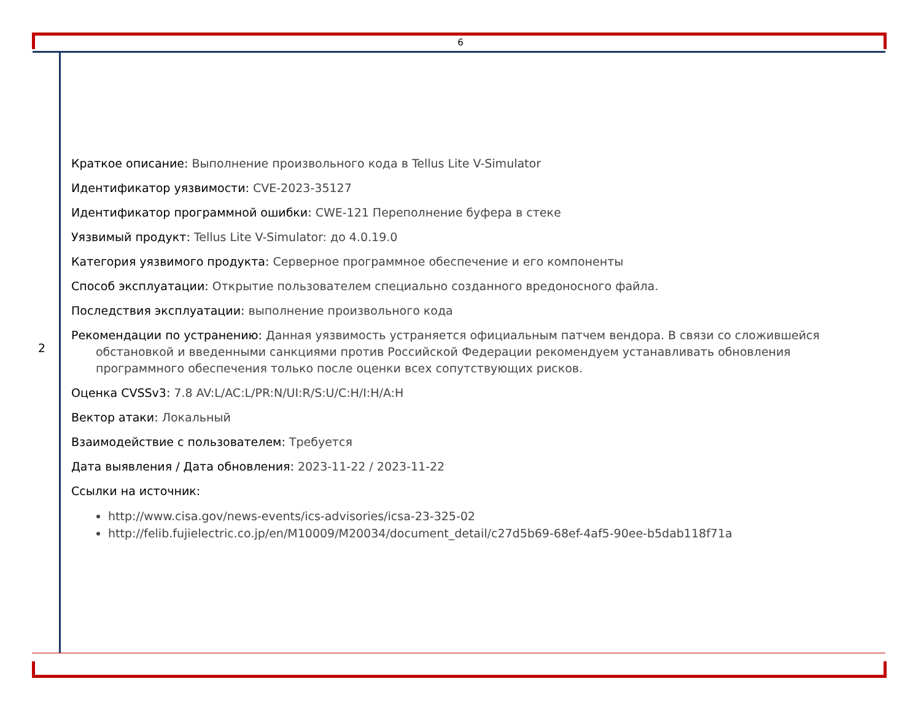6
2
Краткое описание: Выполнение произвольного кода в Tellus Lite V-Simulator
Идентификатор уязвимости: CVE-2023-35127
Идентификатор программной ошибки: CWE-121 Переполнение буфера в стеке
Уязвимый продукт: Tellus Lite V-Simulator: до 4.0.19.0
Категория уязвимого продукта: Серверное программное обеспечение и его компоненты
Способ эксплуатации: Открытие пользователем специально созданного вредоносного файла.
Последствия эксплуатации: выполнение произвольного кода
Рекомендации по устранению: Данная уязвимость устраняется официальным патчем вендора. В связи со сложившейся обстановкой и введенными санкциями против Российской Федерации рекомендуем устанавливать обновления программного обеспечения только после оценки всех сопутствующих рисков.
Оценка CVSSv3: 7.8 AV:L/AC:L/PR:N/UI:R/S:U/C:H/I:H/A:H
Вектор атаки: Локальный
Взаимодействие с пользователем: Требуется
Дата выявления / Дата обновления: 2023-11-22 / 2023-11-22
Ссылки на источник:
http://www.cisa.gov/news-events/ics-advisories/icsa-23-325-02
http://felib.fujielectric.co.jp/en/M10009/M20034/document_detail/c27d5b69-68ef-4af5-90ee-b5dab118f71a